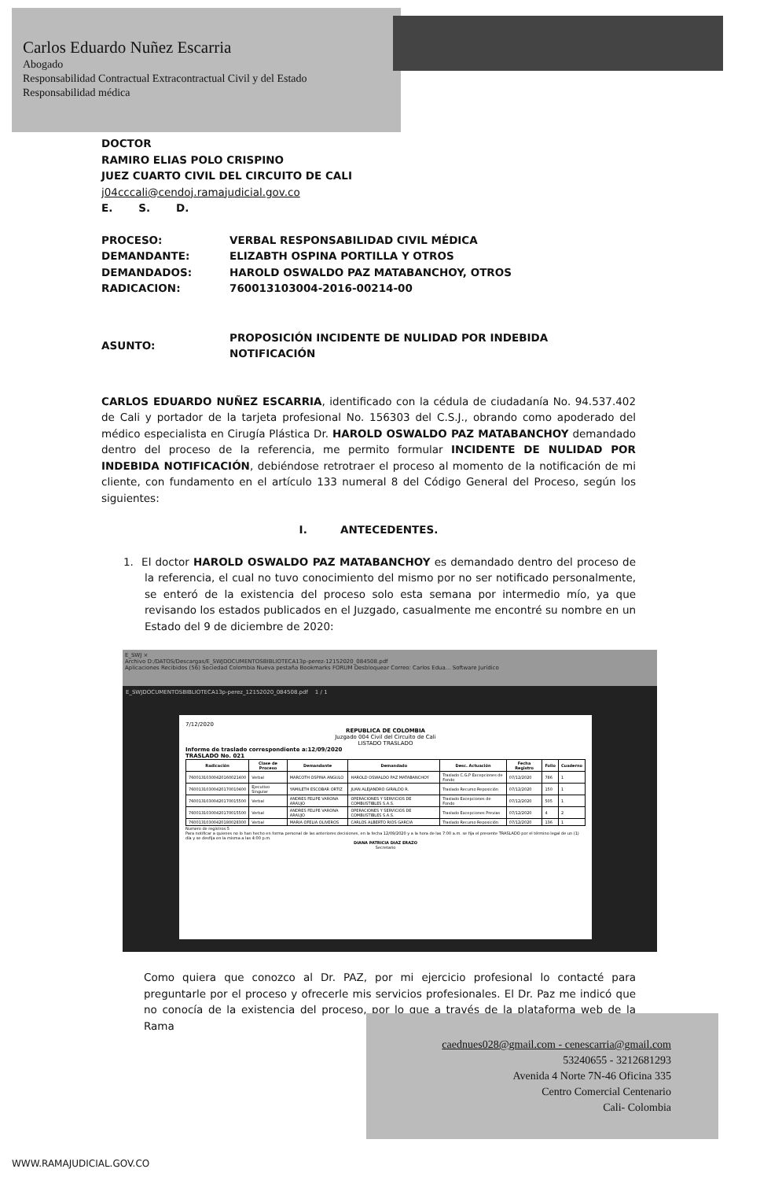Carlos Eduardo Nuñez Escarria
Abogado
Responsabilidad Contractual Extracontractual Civil y del Estado
Responsabilidad médica
DOCTOR
RAMIRO ELIAS POLO CRISPINO
JUEZ CUARTO CIVIL DEL CIRCUITO DE CALI
j04cccali@cendoj.ramajudicial.gov.co
E. S. D.
| PROCESO: | VERBAL RESPONSABILIDAD CIVIL MÉDICA |
| DEMANDANTE: | ELIZABTH OSPINA PORTILLA Y OTROS |
| DEMANDADOS: | HAROLD OSWALDO PAZ MATABANCHOY, OTROS |
| RADICACION: | 760013103004-2016-00214-00 |
| ASUNTO: | PROPOSICIÓN INCIDENTE DE NULIDAD POR INDEBIDA NOTIFICACIÓN |
CARLOS EDUARDO NUÑEZ ESCARRIA, identificado con la cédula de ciudadanía No. 94.537.402 de Cali y portador de la tarjeta profesional No. 156303 del C.S.J., obrando como apoderado del médico especialista en Cirugía Plástica Dr. HAROLD OSWALDO PAZ MATABANCHOY demandado dentro del proceso de la referencia, me permito formular INCIDENTE DE NULIDAD POR INDEBIDA NOTIFICACIÓN, debiéndose retrotraer el proceso al momento de la notificación de mi cliente, con fundamento en el artículo 133 numeral 8 del Código General del Proceso, según los siguientes:
I. ANTECEDENTES.
1. El doctor HAROLD OSWALDO PAZ MATABANCHOY es demandado dentro del proceso de la referencia, el cual no tuvo conocimiento del mismo por no ser notificado personalmente, se enteró de la existencia del proceso solo esta semana por intermedio mío, ya que revisando los estados publicados en el Juzgado, casualmente me encontré su nombre en un Estado del 9 de diciembre de 2020:
E_SWJ ×
Archivo D:/DATOS/Descargas/E_SWJDOCUMENTOSBIBLIOTECA13p-perez-12152020_084508.pdf
Aplicaciones Recibidos (56) Sociedad Colombia Nueva pestaña Bookmarks FORUM Desbloquear Correo: Carlos Edua... Software Jurídico
E_SWJDOCUMENTOSBIBLIOTECA13p-perez_12152020_084508.pdf 1 / 1
7/12/2020
REPUBLICA DE COLOMBIA
Juzgado 004 Civil del Circuito de Cali
LISTADO TRASLADO
Informe de traslado correspondiente a:12/09/2020
TRASLADO No. 021
| Radicación | Clase de Proceso | Demandante | Demandado | Desc. Actuación | Fecha Registro | Folio | Cuaderno |
| --- | --- | --- | --- | --- | --- | --- | --- |
| 76001310300420160021400 | Verbal | MARCOTH OSPINA ANGULO | HAROLD OSWALDO PAZ MATABANCHOY | Traslado C.G.P Excepciones de Fondo | 07/12/2020 | 786 | 1 |
| 76001310300420170010400 | Ejecutivo Singular | YAMILETH ESCOBAR ORTIZ | JUAN ALEJANDRO GIRALDO R. | Traslado Recurso Reposición | 07/12/2020 | 150 | 1 |
| 76001310300420170015500 | Verbal | ANDRES FELIPE VARONA ARAUJO | OPERACIONES Y SERVICIOS DE COMBUSTIBLES S.A.S. | Traslado Excepciones de Fondo | 07/12/2020 | 505 | 1 |
| 76001310300420170015500 | Verbal | ANDRES FELIPE VARONA ARAUJO | OPERACIONES Y SERVICIOS DE COMBUSTIBLES S.A.S. | Traslado Excepciones Previas | 07/12/2020 | 4 | 2 |
| 76001310300420180028300 | Verbal | MARIA OFELIA OLIVEROS | CARLOS ALBERTO RIOS GARCIA | Traslado Recurso Reposición | 07/12/2020 | 136 | 1 |
Numero de registros:5
Para notificar a quienes no lo han hecho en forma personal de las anteriores decisiones, en la fecha 12/09/2020 y a la hora de las 7:00 a.m. se fija el presente TRASLADO por el término legal de un (1) día y se desfija en la misma a las 4:00 p.m.
DIANA PATRICIA DIAZ ERAZO
Secretario
Como quiera que conozco al Dr. PAZ, por mi ejercicio profesional lo contacté para preguntarle por el proceso y ofrecerle mis servicios profesionales. El Dr. Paz me indicó que no conocía de la existencia del proceso, por lo que a través de la plataforma web de la Rama
caednues028@gmail.com - cenescarria@gmail.com
53240655 - 3212681293
Avenida 4 Norte 7N-46 Oficina 335
Centro Comercial Centenario
Cali- Colombia
WWW.RAMAJUDICIAL.GOV.CO